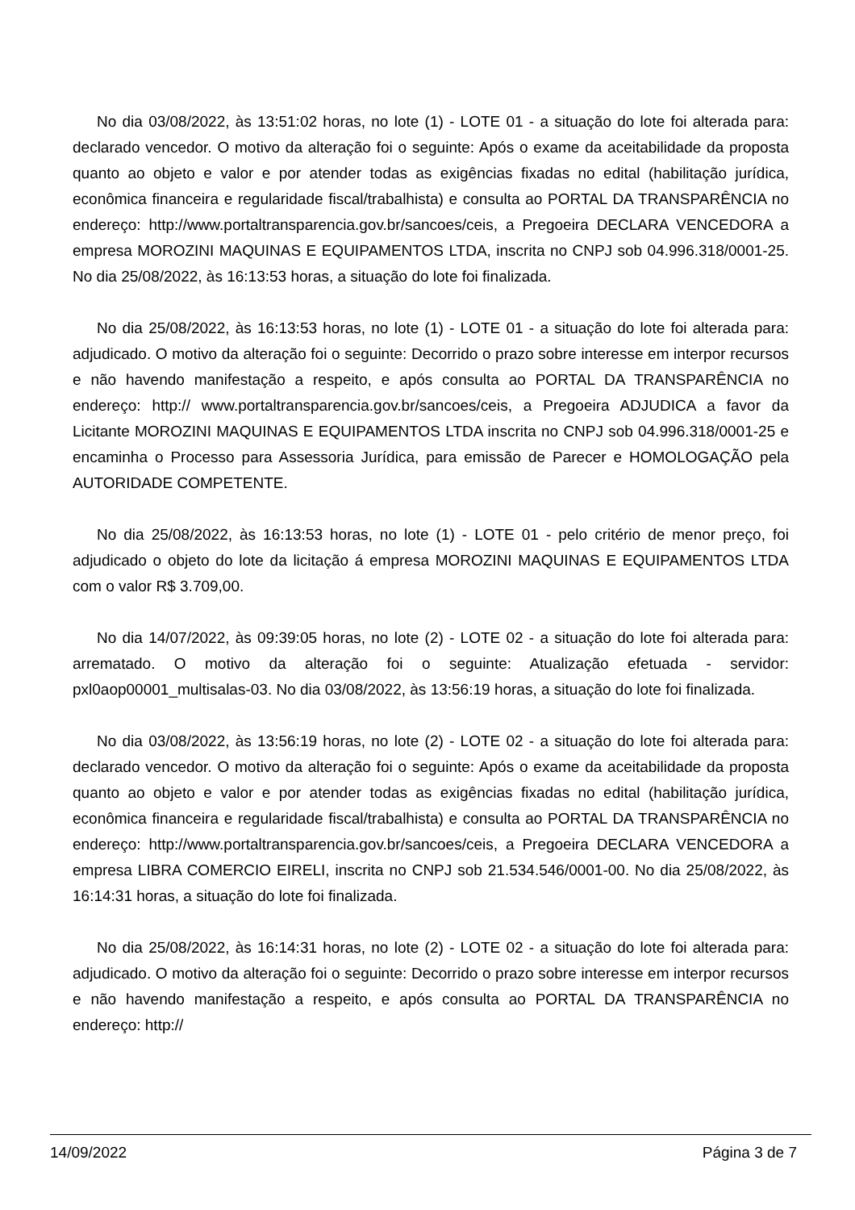No dia 03/08/2022, às 13:51:02 horas, no lote (1) - LOTE 01 - a situação do lote foi alterada para: declarado vencedor. O motivo da alteração foi o seguinte: Após o exame da aceitabilidade da proposta quanto ao objeto e valor e por atender todas as exigências fixadas no edital (habilitação jurídica, econômica financeira e regularidade fiscal/trabalhista) e consulta ao PORTAL DA TRANSPARÊNCIA no endereço: http://www.portaltransparencia.gov.br/sancoes/ceis, a Pregoeira DECLARA VENCEDORA a empresa MOROZINI MAQUINAS E EQUIPAMENTOS LTDA, inscrita no CNPJ sob 04.996.318/0001-25. No dia 25/08/2022, às 16:13:53 horas, a situação do lote foi finalizada.
No dia 25/08/2022, às 16:13:53 horas, no lote (1) - LOTE 01 - a situação do lote foi alterada para: adjudicado. O motivo da alteração foi o seguinte: Decorrido o prazo sobre interesse em interpor recursos e não havendo manifestação a respeito, e após consulta ao PORTAL DA TRANSPARÊNCIA no endereço: http:// www.portaltransparencia.gov.br/sancoes/ceis, a Pregoeira ADJUDICA a favor da Licitante MOROZINI MAQUINAS E EQUIPAMENTOS LTDA inscrita no CNPJ sob 04.996.318/0001-25 e encaminha o Processo para Assessoria Jurídica, para emissão de Parecer e HOMOLOGAÇÃO pela AUTORIDADE COMPETENTE.
No dia 25/08/2022, às 16:13:53 horas, no lote (1) - LOTE 01 - pelo critério de menor preço, foi adjudicado o objeto do lote da licitação á empresa MOROZINI MAQUINAS E EQUIPAMENTOS LTDA com o valor R$ 3.709,00.
No dia 14/07/2022, às 09:39:05 horas, no lote (2) - LOTE 02 - a situação do lote foi alterada para: arrematado. O motivo da alteração foi o seguinte: Atualização efetuada - servidor: pxl0aop00001_multisalas-03. No dia 03/08/2022, às 13:56:19 horas, a situação do lote foi finalizada.
No dia 03/08/2022, às 13:56:19 horas, no lote (2) - LOTE 02 - a situação do lote foi alterada para: declarado vencedor. O motivo da alteração foi o seguinte: Após o exame da aceitabilidade da proposta quanto ao objeto e valor e por atender todas as exigências fixadas no edital (habilitação jurídica, econômica financeira e regularidade fiscal/trabalhista) e consulta ao PORTAL DA TRANSPARÊNCIA no endereço: http://www.portaltransparencia.gov.br/sancoes/ceis, a Pregoeira DECLARA VENCEDORA a empresa LIBRA COMERCIO EIRELI, inscrita no CNPJ sob 21.534.546/0001-00. No dia 25/08/2022, às 16:14:31 horas, a situação do lote foi finalizada.
No dia 25/08/2022, às 16:14:31 horas, no lote (2) - LOTE 02 - a situação do lote foi alterada para: adjudicado. O motivo da alteração foi o seguinte: Decorrido o prazo sobre interesse em interpor recursos e não havendo manifestação a respeito, e após consulta ao PORTAL DA TRANSPARÊNCIA no endereço: http://
14/09/2022 Página 3 de 7